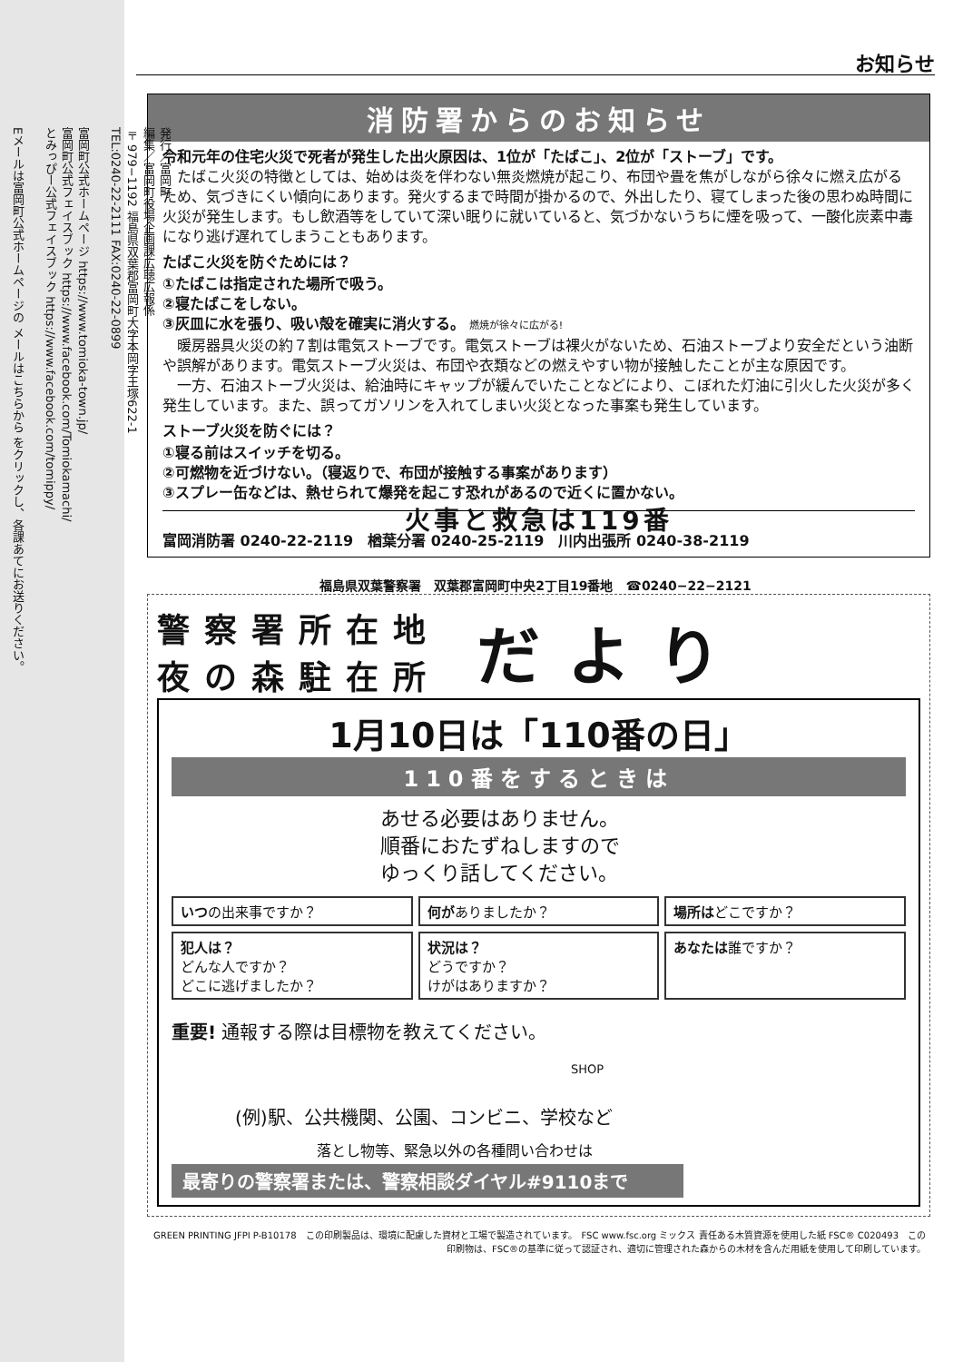発行／富岡町
編集／富岡町役場企画課広聴広報係
〒979−1192 福島県双葉郡富岡町大字本岡字王塚622-1
TEL:0240-22-2111 FAX:0240-22-0899
富岡町公式ホームページ https://www.tomioka-town.jp/
富岡町公式フェイスブック https://www.facebook.com/Tomiokamachi/
とみっぴー公式フェイスブック https://www.facebook.com/tomippy/
Eメールは富岡町公式ホームページの メールはこちらから をクリックし、各課あてにお送りください。
お知らせ
消防署からのお知らせ
令和元年の住宅火災で死者が発生した出火原因は、1位が「たばこ」、2位が「ストーブ」です。
　たばこ火災の特徴としては、始めは炎を伴わない無炎燃焼が起こり、布団や畳を焦がしながら徐々に燃え広がるため、気づきにくい傾向にあります。発火するまで時間が掛かるので、外出したり、寝てしまった後の思わぬ時間に火災が発生します。もし飲酒等をしていて深い眠りに就いていると、気づかないうちに煙を吸って、一酸化炭素中毒になり逃げ遅れてしまうこともあります。
たばこ火災を防ぐためには？
①たばこは指定された場所で吸う。
②寝たばこをしない。
③灰皿に水を張り、吸い殻を確実に消火する。 燃焼が徐々に広がる!
　暖房器具火災の約７割は電気ストーブです。電気ストーブは裸火がないため、石油ストーブより安全だという油断や誤解があります。電気ストーブ火災は、布団や衣類などの燃えやすい物が接触したことが主な原因です。
　一方、石油ストーブ火災は、給油時にキャップが緩んでいたことなどにより、こぼれた灯油に引火した火災が多く発生しています。また、誤ってガソリンを入れてしまい火災となった事案も発生しています。
ストーブ火災を防ぐには？
①寝る前はスイッチを切る。
②可燃物を近づけない。（寝返りで、布団が接触する事案があります）
③スプレー缶などは、熱せられて爆発を起こす恐れがあるので近くに置かない。
火事と救急は119番
富岡消防署 0240-22-2119　楢葉分署 0240-25-2119　川内出張所 0240-38-2119
福島県双葉警察署　双葉郡富岡町中央2丁目19番地　☎0240−22−2121
警察署所在地
夜の森駐在所
だより
1月10日は「110番の日」
110番をするときは
あせる必要はありません。
順番におたずねしますので
ゆっくり話してください。
いつの出来事ですか？
何がありましたか？
場所はどこですか？
犯人は？
どんな人ですか？
どこに逃げましたか？
状況は？
どうですか？
けがはありますか？
あなたは誰ですか？
重要! 通報する際は目標物を教えてください。
SHOP
(例)駅、公共機関、公園、コンビニ、学校など
落とし物等、緊急以外の各種問い合わせは
最寄りの警察署または、警察相談ダイヤル#9110まで
GREEN PRINTING JFPI P-B10178　この印刷製品は、環境に配慮した資材と工場で製造されています。　FSC www.fsc.org ミックス 責任ある木質資源を使用した紙 FSC® C020493　この印刷物は、FSC®の基準に従って認証され、適切に管理された森からの木材を含んだ用紙を使用して印刷しています。